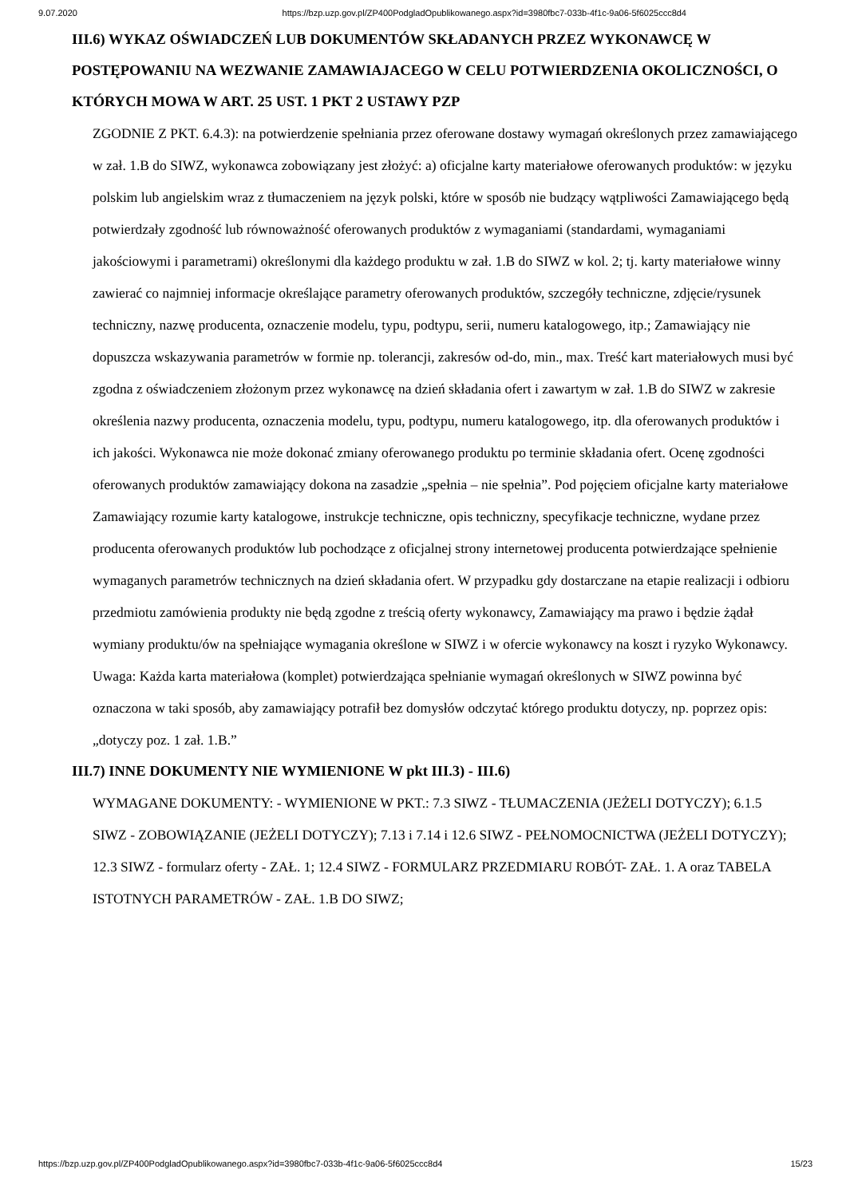9.07.2020 https://bzp.uzp.gov.pl/ZP400PodgladOpublikowanego.aspx?id=3980fbc7-033b-4f1c-9a06-5f6025ccc8d4
III.6) WYKAZ OŚWIADCZEŃ LUB DOKUMENTÓW SKŁADANYCH PRZEZ WYKONAWCĘ W POSTĘPOWANIU NA WEZWANIE ZAMAWIAJACEGO W CELU POTWIERDZENIA OKOLICZNOŚCI, O KTÓRYCH MOWA W ART. 25 UST. 1 PKT 2 USTAWY PZP
ZGODNIE Z PKT. 6.4.3): na potwierdzenie spełniania przez oferowane dostawy wymagań określonych przez zamawiającego w zał. 1.B do SIWZ, wykonawca zobowiązany jest złożyć: a) oficjalne karty materiałowe oferowanych produktów: w języku polskim lub angielskim wraz z tłumaczeniem na język polski, które w sposób nie budzący wątpliwości Zamawiającego będą potwierdzały zgodność lub równoważność oferowanych produktów z wymaganiami (standardami, wymaganiami jakościowymi i parametrami) określonymi dla każdego produktu w zał. 1.B do SIWZ w kol. 2; tj. karty materiałowe winny zawierać co najmniej informacje określające parametry oferowanych produktów, szczegóły techniczne, zdjęcie/rysunek techniczny, nazwę producenta, oznaczenie modelu, typu, podtypu, serii, numeru katalogowego, itp.; Zamawiający nie dopuszcza wskazywania parametrów w formie np. tolerancji, zakresów od-do, min., max. Treść kart materiałowych musi być zgodna z oświadczeniem złożonym przez wykonawcę na dzień składania ofert i zawartym w zał. 1.B do SIWZ w zakresie określenia nazwy producenta, oznaczenia modelu, typu, podtypu, numeru katalogowego, itp. dla oferowanych produktów i ich jakości. Wykonawca nie może dokonać zmiany oferowanego produktu po terminie składania ofert. Ocenę zgodności oferowanych produktów zamawiający dokona na zasadzie „spełnia – nie spełnia”. Pod pojęciem oficjalne karty materiałowe Zamawiający rozumie karty katalogowe, instrukcje techniczne, opis techniczny, specyfikacje techniczne, wydane przez producenta oferowanych produktów lub pochodzące z oficjalnej strony internetowej producenta potwierdzające spełnienie wymaganych parametrów technicznych na dzień składania ofert. W przypadku gdy dostarczane na etapie realizacji i odbioru przedmiotu zamówienia produkty nie będą zgodne z treścią oferty wykonawcy, Zamawiający ma prawo i będzie żądał wymiany produktu/ów na spełniające wymagania określone w SIWZ i w ofercie wykonawcy na koszt i ryzyko Wykonawcy. Uwaga: Każda karta materiałowa (komplet) potwierdzająca spełnianie wymagań określonych w SIWZ powinna być oznaczona w taki sposób, aby zamawiający potrafił bez domysłów odczytać którego produktu dotyczy, np. poprzez opis: „dotyczy poz. 1 zał. 1.B.”
III.7) INNE DOKUMENTY NIE WYMIENIONE W pkt III.3) - III.6)
WYMAGANE DOKUMENTY: - WYMIENIONE W PKT.: 7.3 SIWZ - TŁUMACZENIA (JEŻELI DOTYCZY); 6.1.5 SIWZ - ZOBOWIĄZANIE (JEŻELI DOTYCZY); 7.13 i 7.14 i 12.6 SIWZ - PEŁNOMOCNICTWA (JEŻELI DOTYCZY); 12.3 SIWZ - formularz oferty - ZAŁ. 1; 12.4 SIWZ - FORMULARZ PRZEDMIARU ROBÓT- ZAŁ. 1. A oraz TABELA ISTOTNYCH PARAMETRÓW - ZAŁ. 1.B DO SIWZ;
https://bzp.uzp.gov.pl/ZP400PodgladOpublikowanego.aspx?id=3980fbc7-033b-4f1c-9a06-5f6025ccc8d4 15/23